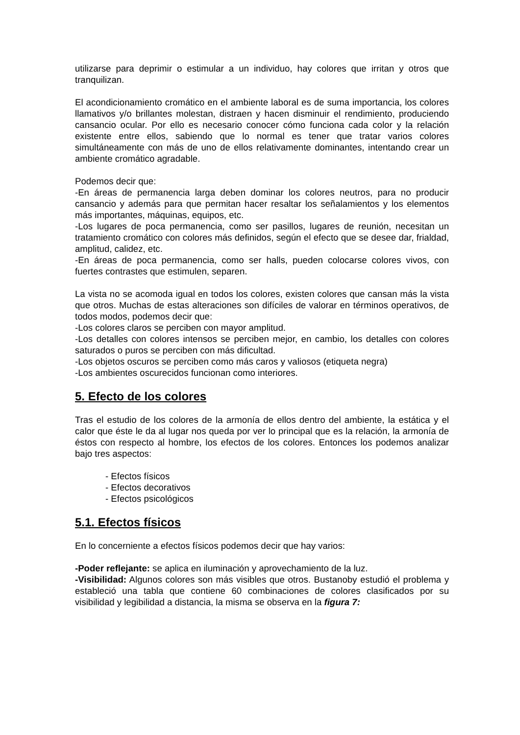utilizarse para deprimir o estimular a un individuo, hay colores que irritan y otros que tranquilizan.
El acondicionamiento cromático en el ambiente laboral es de suma importancia, los colores llamativos y/o brillantes molestan, distraen y hacen disminuir el rendimiento, produciendo cansancio ocular. Por ello es necesario conocer cómo funciona cada color y la relación existente entre ellos, sabiendo que lo normal es tener que tratar varios colores simultáneamente con más de uno de ellos relativamente dominantes, intentando crear un ambiente cromático agradable.
Podemos decir que:
-En áreas de permanencia larga deben dominar los colores neutros, para no producir cansancio y además para que permitan hacer resaltar los señalamientos y los elementos más importantes, máquinas, equipos, etc.
-Los lugares de poca permanencia, como ser pasillos, lugares de reunión, necesitan un tratamiento cromático con colores más definidos, según el efecto que se desee dar, frialdad, amplitud, calidez, etc.
-En áreas de poca permanencia, como ser halls, pueden colocarse colores vivos, con fuertes contrastes que estimulen, separen.
La vista no se acomoda igual en todos los colores, existen colores que cansan más la vista que otros. Muchas de estas alteraciones son difíciles de valorar en términos operativos, de todos modos, podemos decir que:
-Los colores claros se perciben con mayor amplitud.
-Los detalles con colores intensos se perciben mejor, en cambio, los detalles con colores saturados o puros se perciben con más dificultad.
-Los objetos oscuros se perciben como más caros y valiosos (etiqueta negra)
-Los ambientes oscurecidos funcionan como interiores.
5. Efecto de los colores
Tras el estudio de los colores de la armonía de ellos dentro del ambiente, la estática y el calor que éste le da al lugar nos queda por ver lo principal que es la relación, la armonía de éstos con respecto al hombre, los efectos de los colores. Entonces los podemos analizar bajo tres aspectos:
- Efectos físicos
- Efectos decorativos
- Efectos psicológicos
5.1. Efectos físicos
En lo concerniente a efectos físicos podemos decir que hay varios:
-Poder reflejante: se aplica en iluminación y aprovechamiento de la luz.
-Visibilidad: Algunos colores son más visibles que otros. Bustanoby estudió el problema y estableció una tabla que contiene 60 combinaciones de colores clasificados por su visibilidad y legibilidad a distancia, la misma se observa en la figura 7: